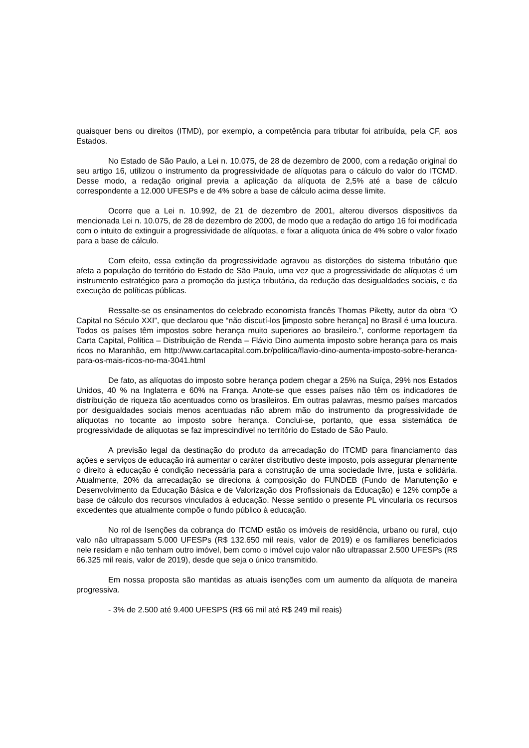quaisquer bens ou direitos (ITMD), por exemplo, a competência para tributar foi atribuída, pela CF, aos Estados.
No Estado de São Paulo, a Lei n. 10.075, de 28 de dezembro de 2000, com a redação original do seu artigo 16, utilizou o instrumento da progressividade de alíquotas para o cálculo do valor do ITCMD. Desse modo, a redação original previa a aplicação da alíquota de 2,5% até a base de cálculo correspondente a 12.000 UFESPs e de 4% sobre a base de cálculo acima desse limite.
Ocorre que a Lei n. 10.992, de 21 de dezembro de 2001, alterou diversos dispositivos da mencionada Lei n. 10.075, de 28 de dezembro de 2000, de modo que a redação do artigo 16 foi modificada com o intuito de extinguir a progressividade de alíquotas, e fixar a alíquota única de 4% sobre o valor fixado para a base de cálculo.
Com efeito, essa extinção da progressividade agravou as distorções do sistema tributário que afeta a população do território do Estado de São Paulo, uma vez que a progressividade de alíquotas é um instrumento estratégico para a promoção da justiça tributária, da redução das desigualdades sociais, e da execução de políticas públicas.
Ressalte-se os ensinamentos do celebrado economista francês Thomas Piketty, autor da obra “O Capital no Século XXI”, que declarou que “não discutí-los [imposto sobre herança] no Brasil é uma loucura. Todos os países têm impostos sobre herança muito superiores ao brasileiro.”, conforme reportagem da Carta Capital, Política – Distribuição de Renda – Flávio Dino aumenta imposto sobre herança para os mais ricos no Maranhão, em http://www.cartacapital.com.br/politica/flavio-dino-aumenta-imposto-sobre-heranca-para-os-mais-ricos-no-ma-3041.html
De fato, as alíquotas do imposto sobre herança podem chegar a 25% na Suíça, 29% nos Estados Unidos, 40 % na Inglaterra e 60% na França. Anote-se que esses países não têm os indicadores de distribuição de riqueza tão acentuados como os brasileiros. Em outras palavras, mesmo países marcados por desigualdades sociais menos acentuadas não abrem mão do instrumento da progressividade de alíquotas no tocante ao imposto sobre herança. Conclui-se, portanto, que essa sistemática de progressividade de alíquotas se faz imprescindível no território do Estado de São Paulo.
A previsão legal da destinação do produto da arrecadação do ITCMD para financiamento das ações e serviços de educação irá aumentar o caráter distributivo deste imposto, pois assegurar plenamente o direito à educação é condição necessária para a construção de uma sociedade livre, justa e solidária. Atualmente, 20% da arrecadação se direciona à composição do FUNDEB (Fundo de Manutenção e Desenvolvimento da Educação Básica e de Valorização dos Profissionais da Educação) e 12% compõe a base de cálculo dos recursos vinculados à educação. Nesse sentido o presente PL vincularia os recursos excedentes que atualmente compõe o fundo público à educação.
No rol de Isenções da cobrança do ITCMD estão os imóveis de residência, urbano ou rural, cujo valo não ultrapassam 5.000 UFESPs (R$ 132.650 mil reais, valor de 2019) e os familiares beneficiados nele residam e não tenham outro imóvel, bem como o imóvel cujo valor não ultrapassar 2.500 UFESPs (R$ 66.325 mil reais, valor de 2019), desde que seja o único transmitido.
Em nossa proposta são mantidas as atuais isenções com um aumento da alíquota de maneira progressiva.
- 3% de 2.500 até 9.400 UFESPS (R$ 66 mil até R$ 249 mil reais)